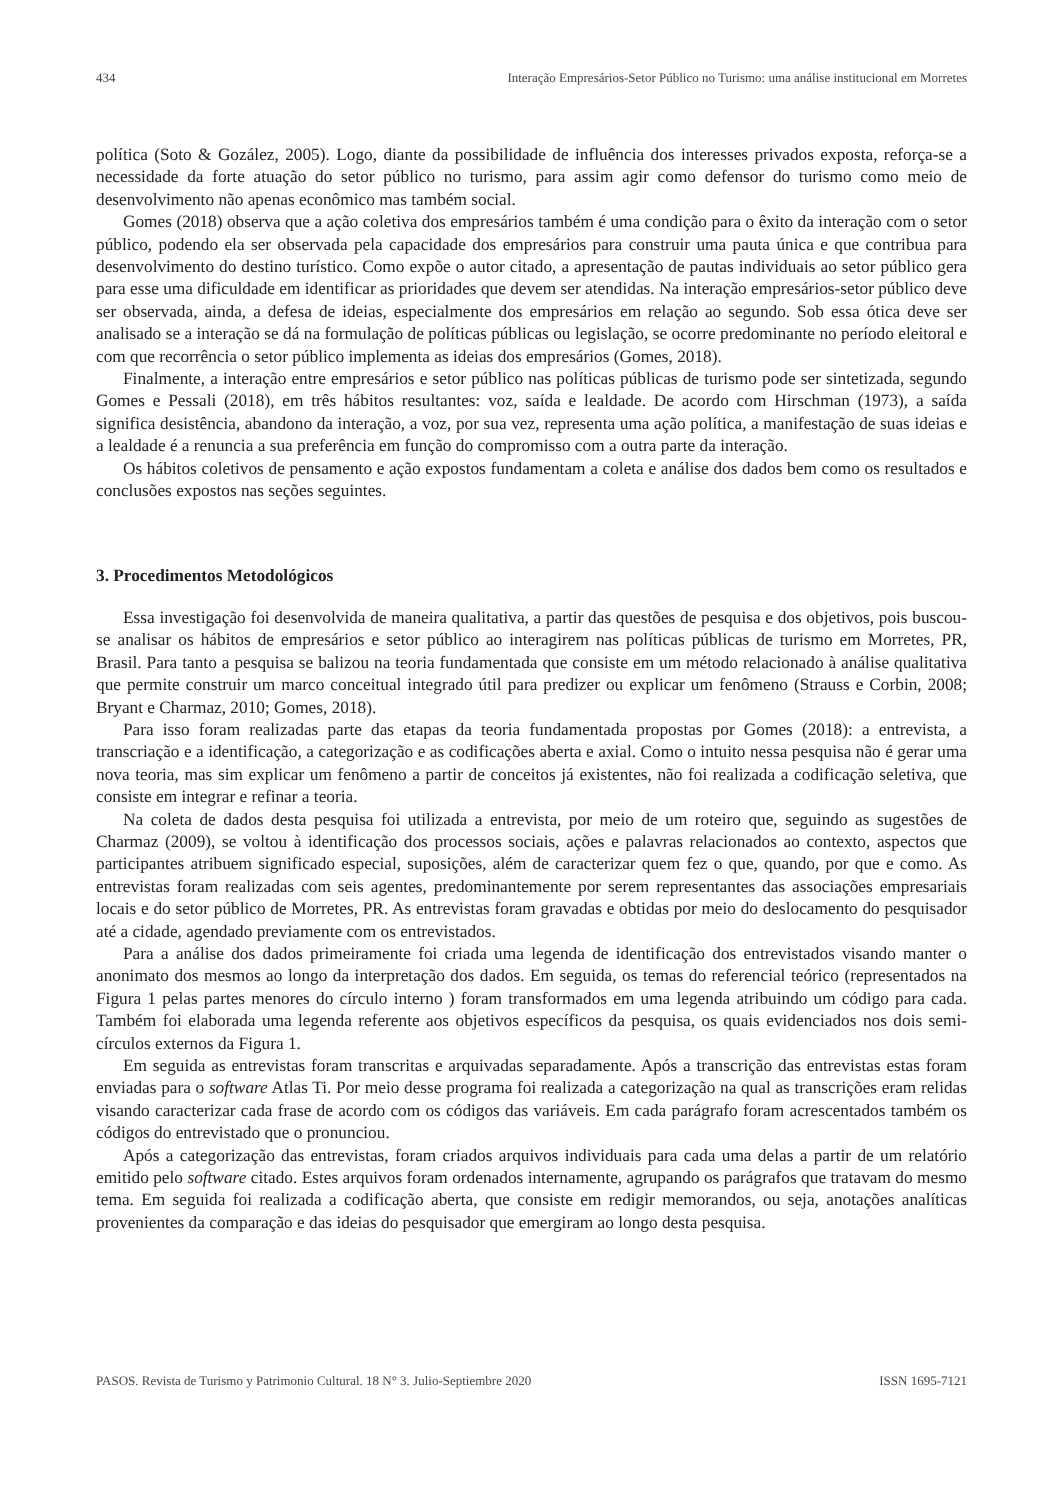434 Interação Empresários-Setor Público no Turismo: uma análise institucional em Morretes
política (Soto & Gozález, 2005). Logo, diante da possibilidade de influência dos interesses privados exposta, reforça-se a necessidade da forte atuação do setor público no turismo, para assim agir como defensor do turismo como meio de desenvolvimento não apenas econômico mas também social.
Gomes (2018) observa que a ação coletiva dos empresários também é uma condição para o êxito da interação com o setor público, podendo ela ser observada pela capacidade dos empresários para construir uma pauta única e que contribua para desenvolvimento do destino turístico. Como expõe o autor citado, a apresentação de pautas individuais ao setor público gera para esse uma dificuldade em identificar as prioridades que devem ser atendidas. Na interação empresários-setor público deve ser observada, ainda, a defesa de ideias, especialmente dos empresários em relação ao segundo. Sob essa ótica deve ser analisado se a interação se dá na formulação de políticas públicas ou legislação, se ocorre predominante no período eleitoral e com que recorrência o setor público implementa as ideias dos empresários (Gomes, 2018).
Finalmente, a interação entre empresários e setor público nas políticas públicas de turismo pode ser sintetizada, segundo Gomes e Pessali (2018), em três hábitos resultantes: voz, saída e lealdade. De acordo com Hirschman (1973), a saída significa desistência, abandono da interação, a voz, por sua vez, representa uma ação política, a manifestação de suas ideias e a lealdade é a renuncia a sua preferência em função do compromisso com a outra parte da interação.
Os hábitos coletivos de pensamento e ação expostos fundamentam a coleta e análise dos dados bem como os resultados e conclusões expostos nas seções seguintes.
3. Procedimentos Metodológicos
Essa investigação foi desenvolvida de maneira qualitativa, a partir das questões de pesquisa e dos objetivos, pois buscou-se analisar os hábitos de empresários e setor público ao interagirem nas políticas públicas de turismo em Morretes, PR, Brasil. Para tanto a pesquisa se balizou na teoria fundamentada que consiste em um método relacionado à análise qualitativa que permite construir um marco conceitual integrado útil para predizer ou explicar um fenômeno (Strauss e Corbin, 2008; Bryant e Charmaz, 2010; Gomes, 2018).
Para isso foram realizadas parte das etapas da teoria fundamentada propostas por Gomes (2018): a entrevista, a transcriação e a identificação, a categorização e as codificações aberta e axial. Como o intuito nessa pesquisa não é gerar uma nova teoria, mas sim explicar um fenômeno a partir de conceitos já existentes, não foi realizada a codificação seletiva, que consiste em integrar e refinar a teoria.
Na coleta de dados desta pesquisa foi utilizada a entrevista, por meio de um roteiro que, seguindo as sugestões de Charmaz (2009), se voltou à identificação dos processos sociais, ações e palavras relacionados ao contexto, aspectos que participantes atribuem significado especial, suposições, além de caracterizar quem fez o que, quando, por que e como. As entrevistas foram realizadas com seis agentes, predominantemente por serem representantes das associações empresariais locais e do setor público de Morretes, PR. As entrevistas foram gravadas e obtidas por meio do deslocamento do pesquisador até a cidade, agendado previamente com os entrevistados.
Para a análise dos dados primeiramente foi criada uma legenda de identificação dos entrevistados visando manter o anonimato dos mesmos ao longo da interpretação dos dados. Em seguida, os temas do referencial teórico (representados na Figura 1 pelas partes menores do círculo interno ) foram transformados em uma legenda atribuindo um código para cada. Também foi elaborada uma legenda referente aos objetivos específicos da pesquisa, os quais evidenciados nos dois semi-círculos externos da Figura 1.
Em seguida as entrevistas foram transcritas e arquivadas separadamente. Após a transcrição das entrevistas estas foram enviadas para o software Atlas Ti. Por meio desse programa foi realizada a categorização na qual as transcrições eram relidas visando caracterizar cada frase de acordo com os códigos das variáveis. Em cada parágrafo foram acrescentados também os códigos do entrevistado que o pronunciou.
Após a categorização das entrevistas, foram criados arquivos individuais para cada uma delas a partir de um relatório emitido pelo software citado. Estes arquivos foram ordenados internamente, agrupando os parágrafos que tratavam do mesmo tema. Em seguida foi realizada a codificação aberta, que consiste em redigir memorandos, ou seja, anotações analíticas provenientes da comparação e das ideias do pesquisador que emergiram ao longo desta pesquisa.
PASOS. Revista de Turismo y Patrimonio Cultural. 18 N° 3. Julio-Septiembre 2020 ISSN 1695-7121